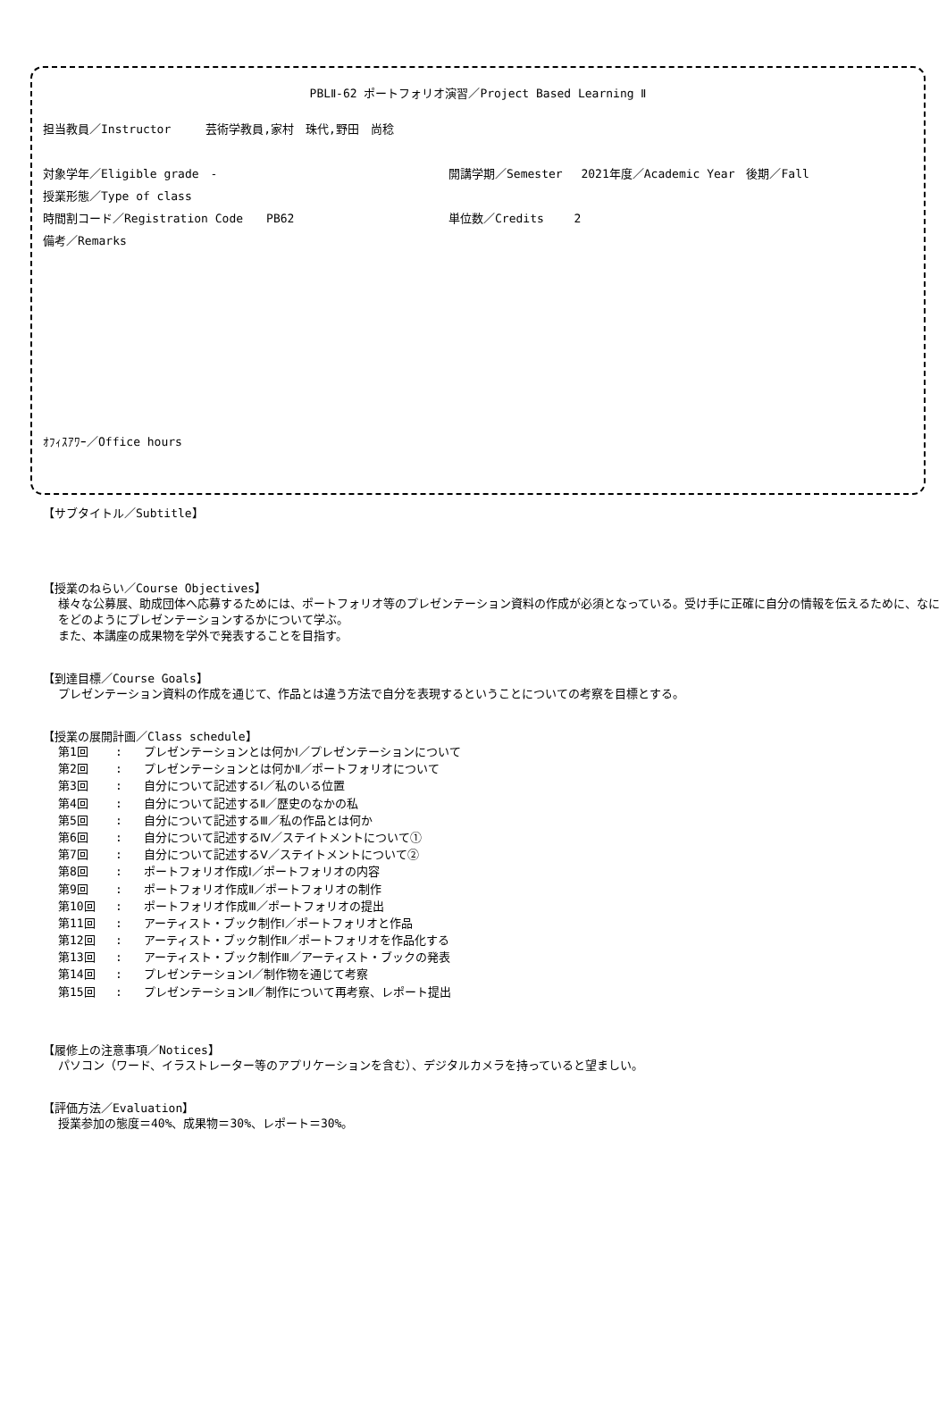PBLⅡ-62 ポートフォリオ演習／Project Based Learning Ⅱ
担当教員／Instructor　　　芸術学教員,家村　珠代,野田　尚稔
対象学年／Eligible grade　- 開講学期／Semester　 2021年度／Academic Year　後期／Fall
授業形態／Type of class
時間割コード／Registration Code　　PB62 単位数／Credits　　 2
備考／Remarks
ｵﾌｨｽｱﾜｰ／Office hours
【サブタイトル／Subtitle】
【授業のねらい／Course Objectives】
様々な公募展、助成団体へ応募するためには、ポートフォリオ等のプレゼンテーション資料の作成が必須となっている。受け手に正確に自分の情報を伝えるために、なにをどのようにプレゼンテーションするかについて学ぶ。
また、本講座の成果物を学外で発表することを目指す。
【到達目標／Course Goals】
プレゼンテーション資料の作成を通じて、作品とは違う方法で自分を表現するということについての考察を目標とする。
【授業の展開計画／Class schedule】
第1回: プレゼンテーションとは何かⅠ／プレゼンテーションについて
第2回: プレゼンテーションとは何かⅡ／ポートフォリオについて
第3回: 自分について記述するⅠ／私のいる位置
第4回: 自分について記述するⅡ／歴史のなかの私
第5回: 自分について記述するⅢ／私の作品とは何か
第6回: 自分について記述するⅣ／ステイトメントについて①
第7回: 自分について記述するⅤ／ステイトメントについて②
第8回: ポートフォリオ作成Ⅰ／ポートフォリオの内容
第9回: ポートフォリオ作成Ⅱ／ポートフォリオの制作
第10回: ポートフォリオ作成Ⅲ／ポートフォリオの提出
第11回: アーティスト・ブック制作Ⅰ／ポートフォリオと作品
第12回: アーティスト・ブック制作Ⅱ／ポートフォリオを作品化する
第13回: アーティスト・ブック制作Ⅲ／アーティスト・ブックの発表
第14回: プレゼンテーションⅠ／制作物を通じて考察
第15回: プレゼンテーションⅡ／制作について再考察、レポート提出
【履修上の注意事項／Notices】
パソコン（ワード、イラストレーター等のアプリケーションを含む）、デジタルカメラを持っていると望ましい。
【評価方法／Evaluation】
授業参加の態度＝40%、成果物＝30%、レポート＝30%。